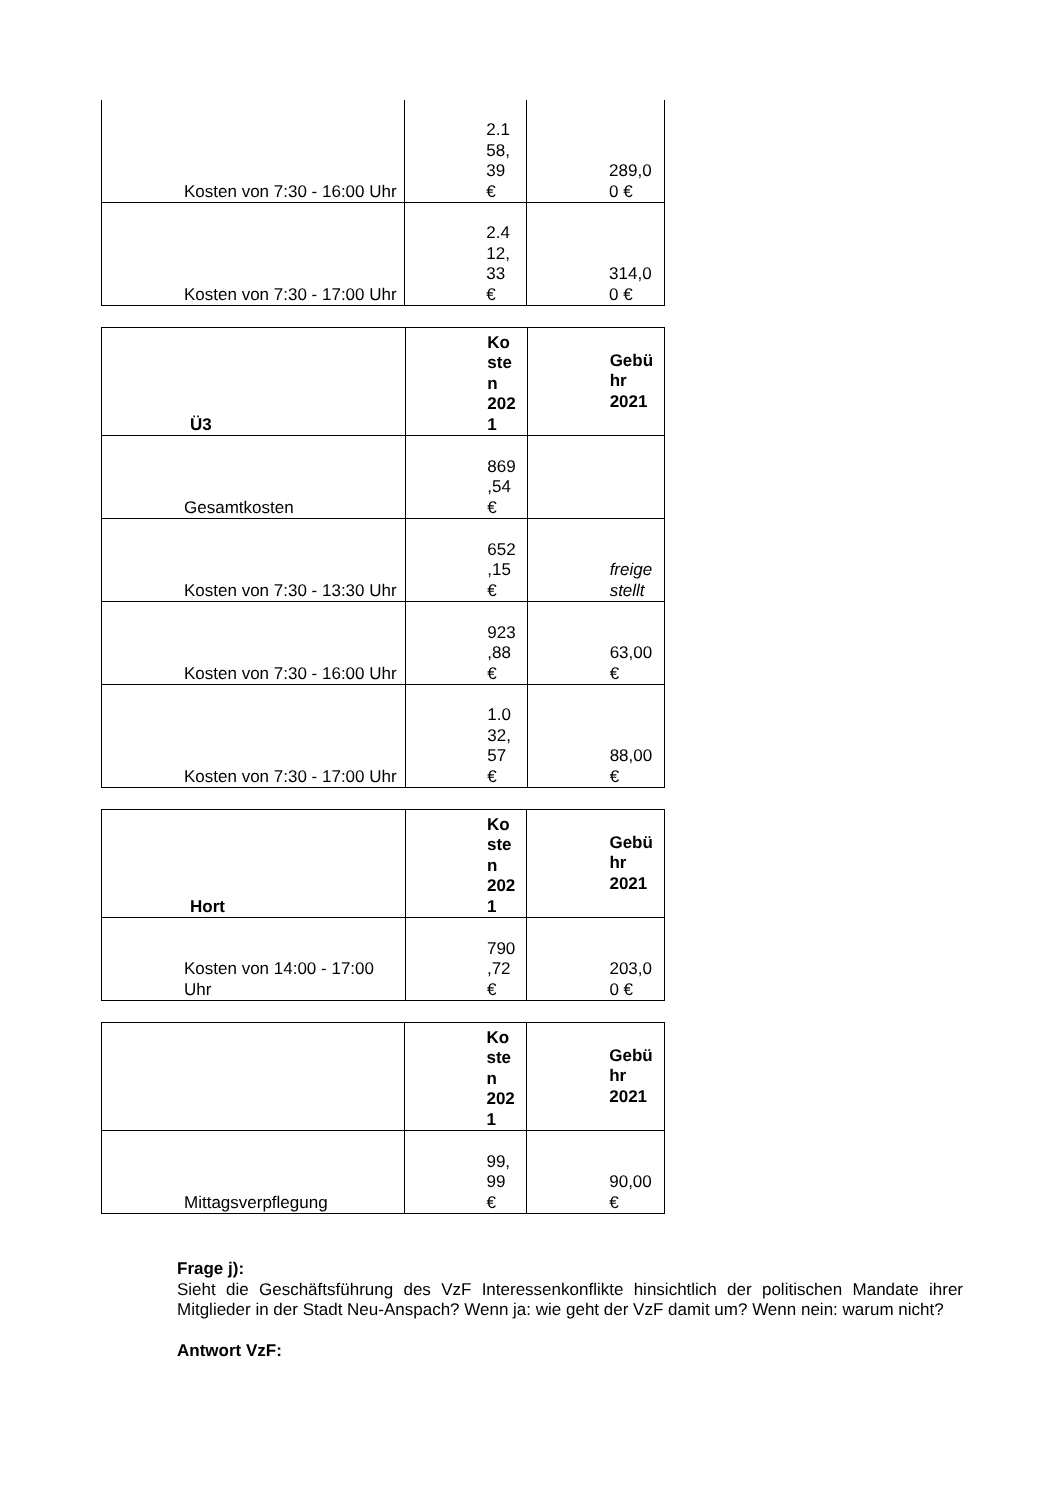| Kosten von 7:30 - 16:00 Uhr | 2.1 58, 39 € | 289,0 0 € |
| Kosten von 7:30 - 17:00 Uhr | 2.4 12, 33 € | 314,0 0 € |
| Ü3 | Ko ste n 202 1 | Gebü hr 2021 |
| Gesamtkosten | 869 ,54 € | |
| Kosten von 7:30 - 13:30 Uhr | 652 ,15 € | freige stellt |
| Kosten von 7:30 - 16:00 Uhr | 923 ,88 € | 63,00 € |
| Kosten von 7:30 - 17:00 Uhr | 1.0 32, 57 € | 88,00 € |
| Hort | Ko ste n 202 1 | Gebü hr 2021 |
| Kosten von 14:00 - 17:00 Uhr | 790 ,72 € | 203,0 0 € |
| | Ko ste n 202 1 | Gebü hr 2021 |
| Mittagsverpflegung | 99, 99 € | 90,00 € |
Frage j):
Sieht die Geschäftsführung des VzF Interessenkonflikte hinsichtlich der politischen Mandate ihrer Mitglieder in der Stadt Neu-Anspach? Wenn ja: wie geht der VzF damit um? Wenn nein: warum nicht?
Antwort VzF: